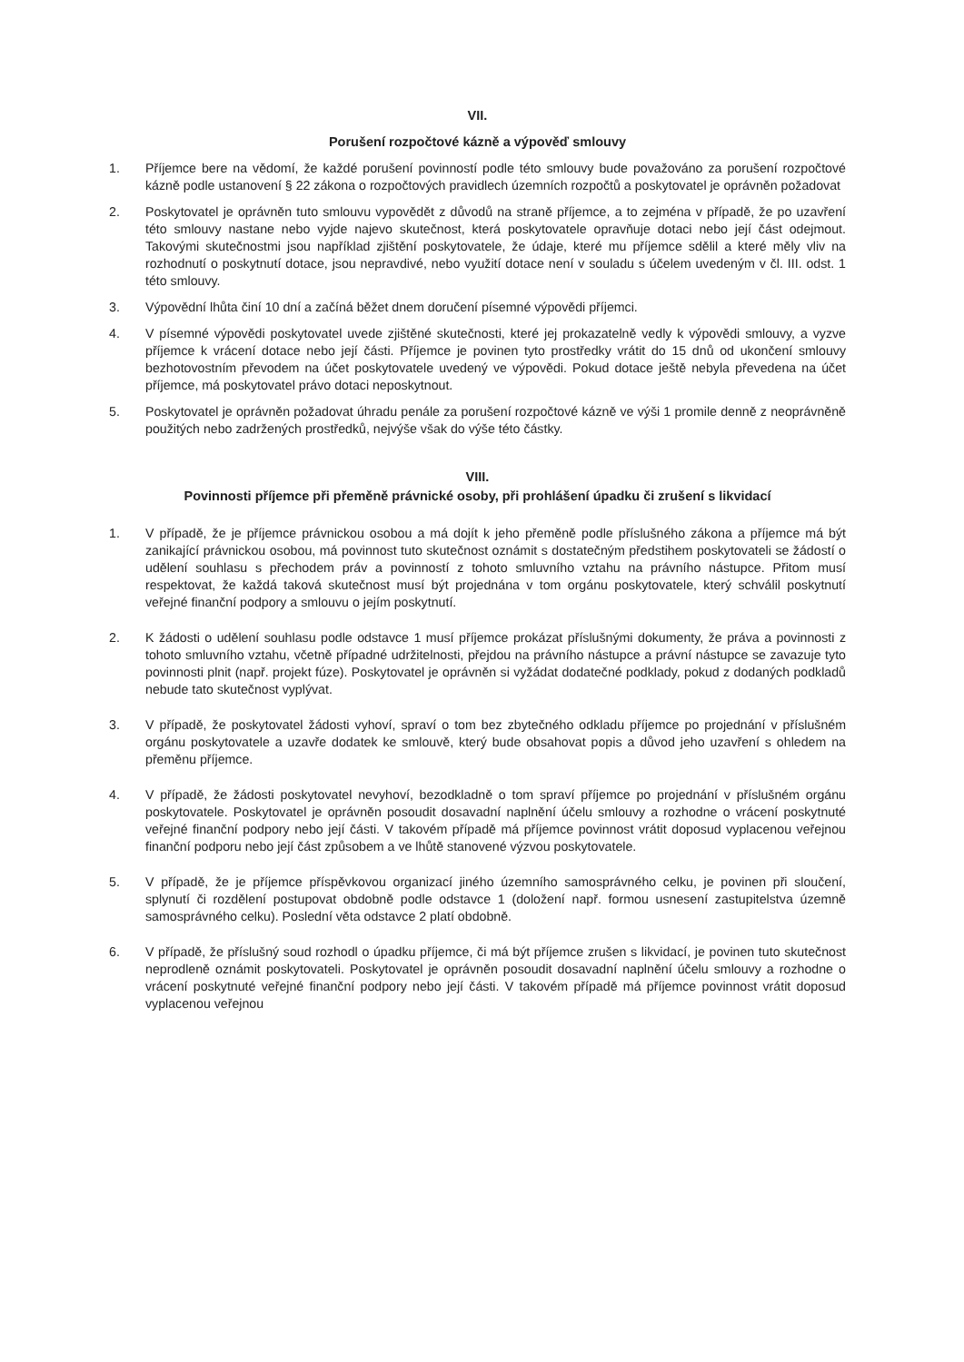VII.
Porušení rozpočtové kázně a výpověď smlouvy
1. Příjemce bere na vědomí, že každé porušení povinností podle této smlouvy bude považováno za porušení rozpočtové kázně podle ustanovení § 22 zákona o rozpočtových pravidlech územních rozpočtů a poskytovatel je oprávněn požadovat
2. Poskytovatel je oprávněn tuto smlouvu vypovědět z důvodů na straně příjemce, a to zejména v případě, že po uzavření této smlouvy nastane nebo vyjde najevo skutečnost, která poskytovatele opravňuje dotaci nebo její část odejmout. Takovými skutečnostmi jsou například zjištění poskytovatele, že údaje, které mu příjemce sdělil a které měly vliv na rozhodnutí o poskytnutí dotace, jsou nepravdivé, nebo využití dotace není v souladu s účelem uvedeným v čl. III. odst. 1 této smlouvy.
3. Výpovědní lhůta činí 10 dní a začíná běžet dnem doručení písemné výpovědi příjemci.
4. V písemné výpovědi poskytovatel uvede zjištěné skutečnosti, které jej prokazatelně vedly k výpovědi smlouvy, a vyzve příjemce k vrácení dotace nebo její části. Příjemce je povinen tyto prostředky vrátit do 15 dnů od ukončení smlouvy bezhotovostním převodem na účet poskytovatele uvedený ve výpovědi. Pokud dotace ještě nebyla převedena na účet příjemce, má poskytovatel právo dotaci neposkytnout.
5. Poskytovatel je oprávněn požadovat úhradu penále za porušení rozpočtové kázně ve výši 1 promile denně z neoprávněně použitých nebo zadržených prostředků, nejvýše však do výše této částky.
VIII.
Povinnosti příjemce při přeměně právnické osoby, při prohlášení úpadku či zrušení s likvidací
1. V případě, že je příjemce právnickou osobou a má dojít k jeho přeměně podle příslušného zákona a příjemce má být zanikající právnickou osobou, má povinnost tuto skutečnost oznámit s dostatečným předstihem poskytovateli se žádostí o udělení souhlasu s přechodem práv a povinností z tohoto smluvního vztahu na právního nástupce. Přitom musí respektovat, že každá taková skutečnost musí být projednána v tom orgánu poskytovatele, který schválil poskytnutí veřejné finanční podpory a smlouvu o jejím poskytnutí.
2. K žádosti o udělení souhlasu podle odstavce 1 musí příjemce prokázat příslušnými dokumenty, že práva a povinnosti z tohoto smluvního vztahu, včetně případné udržitelnosti, přejdou na právního nástupce a právní nástupce se zavazuje tyto povinnosti plnit (např. projekt fúze). Poskytovatel je oprávněn si vyžádat dodatečné podklady, pokud z dodaných podkladů nebude tato skutečnost vyplývat.
3. V případě, že poskytovatel žádosti vyhoví, spraví o tom bez zbytečného odkladu příjemce po projednání v příslušném orgánu poskytovatele a uzavře dodatek ke smlouvě, který bude obsahovat popis a důvod jeho uzavření s ohledem na přeměnu příjemce.
4. V případě, že žádosti poskytovatel nevyhoví, bezodkladně o tom spraví příjemce po projednání v příslušném orgánu poskytovatele. Poskytovatel je oprávněn posoudit dosavadní naplnění účelu smlouvy a rozhodne o vrácení poskytnuté veřejné finanční podpory nebo její části. V takovém případě má příjemce povinnost vrátit doposud vyplacenou veřejnou finanční podporu nebo její část způsobem a ve lhůtě stanovené výzvou poskytovatele.
5. V případě, že je příjemce příspěvkovou organizací jiného územního samosprávného celku, je povinen při sloučení, splynutí či rozdělení postupovat obdobně podle odstavce 1 (doložení např. formou usnesení zastupitelstva územně samosprávného celku). Poslední věta odstavce 2 platí obdobně.
6. V případě, že příslušný soud rozhodl o úpadku příjemce, či má být příjemce zrušen s likvidací, je povinen tuto skutečnost neprodleně oznámit poskytovateli. Poskytovatel je oprávněn posoudit dosavadní naplnění účelu smlouvy a rozhodne o vrácení poskytnuté veřejné finanční podpory nebo její části. V takovém případě má příjemce povinnost vrátit doposud vyplacenou veřejnou